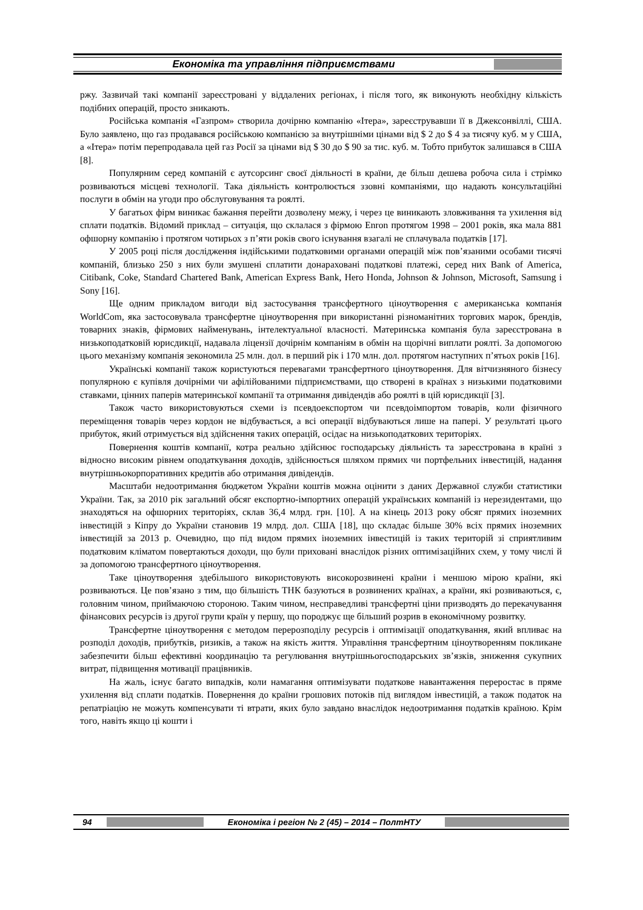Економіка та управління підприємствами
ржу. Зазвичай такі компанії зареєстровані у віддалених регіонах, і після того, як виконують необхідну кількість подібних операцій, просто зникають.
Російська компанія «Газпром» створила дочірню компанію «Ітера», зареєструвавши її в Джексонвіллі, США. Було заявлено, що газ продавався російською компанією за внутрішніми цінами від $ 2 до $ 4 за тисячу куб. м у США, а «Ітера» потім перепродавала цей газ Росії за цінами від $ 30 до $ 90 за тис. куб. м. Тобто прибуток залишався в США [8].
Популярним серед компаній є аутсорсинг своєї діяльності в країни, де більш дешева робоча сила і стрімко розвиваються місцеві технології. Така діяльність контролюється ззовні компаніями, що надають консультаційні послуги в обмін на угоди про обслуговування та роялті.
У багатьох фірм виникає бажання перейти дозволену межу, і через це виникають зловживання та ухилення від сплати податків. Відомий приклад – ситуація, що склалася з фірмою Enron протягом 1998 – 2001 років, яка мала 881 офшорну компанію і протягом чотирьох з п’яти років свого існування взагалі не сплачувала податків [17].
У 2005 році після дослідження індійськими податковими органами операцій між пов’язаними особами тисячі компаній, близько 250 з них були змушені сплатити донараховані податкові платежі, серед них Bank of America, Citibank, Coke, Standard Chartered Bank, American Express Bank, Hero Honda, Johnson & Johnson, Microsoft, Samsung і Sony [16].
Ще одним прикладом вигоди від застосування трансфертного ціноутворення є американська компанія WorldCom, яка застосовувала трансфертне ціноутворення при використанні різноманітних торгових марок, брендів, товарних знаків, фірмових найменувань, інтелектуальної власності. Материнська компанія була зареєстрована в низькоподатковій юрисдикції, надавала ліцензії дочірнім компаніям в обмін на щорічні виплати роялті. За допомогою цього механізму компанія зекономила 25 млн. дол. в перший рік і 170 млн. дол. протягом наступних п’ятьох років [16].
Українські компанії також користуються перевагами трансфертного ціноутворення. Для вітчизняного бізнесу популярною є купівля дочірніми чи афілійованими підприємствами, що створені в країнах з низькими податковими ставками, цінних паперів материнської компанії та отримання дивідендів або роялті в цій юрисдикції [3].
Також часто використовуються схеми із псевдоекспортом чи псевдоімпортом товарів, коли фізичного переміщення товарів через кордон не відбувається, а всі операції відбуваються лише на папері. У результаті цього прибуток, який отримується від здійснення таких операцій, осідає на низькоподаткових територіях.
Повернення коштів компанії, котра реально здійснює господарську діяльність та зареєстрована в країні з відносно високим рівнем оподаткування доходів, здійснюється шляхом прямих чи портфельних інвестицій, надання внутрішньокорпоративних кредитів або отримання дивідендів.
Масштаби недоотримання бюджетом України коштів можна оцінити з даних Державної служби статистики України. Так, за 2010 рік загальний обсяг експортно-імпортних операцій українських компаній із нерезидентами, що знаходяться на офшорних територіях, склав 36,4 млрд. грн. [10]. А на кінець 2013 року обсяг прямих іноземних інвестицій з Кіпру до України становив 19 млрд. дол. США [18], що складає більше 30% всіх прямих іноземних інвестицій за 2013 р. Очевидно, що під видом прямих іноземних інвестицій із таких територій зі сприятливим податковим кліматом повертаються доходи, що були приховані внаслідок різних оптимізаційних схем, у тому числі й за допомогою трансфертного ціноутворення.
Таке ціноутворення здебільшого використовують високорозвинені країни і меншою мірою країни, які розвиваються. Це пов’язано з тим, що більшість ТНК базуються в розвинених країнах, а країни, які розвиваються, є, головним чином, приймаючою стороною. Таким чином, несправедливі трансфертні ціни призводять до перекачування фінансових ресурсів із другої групи країн у першу, що породжує ще більший розрив в економічному розвитку.
Трансфертне ціноутворення є методом перерозподілу ресурсів і оптимізації оподаткування, який впливає на розподіл доходів, прибутків, ризиків, а також на якість життя. Управління трансфертним ціноутворенням покликане забезпечити більш ефективні координацію та регулювання внутрішньогосподарських зв’язків, зниження сукупних витрат, підвищення мотивації працівників.
На жаль, існує багато випадків, коли намагання оптимізувати податкове навантаження переростає в пряме ухилення від сплати податків. Повернення до країни грошових потоків під виглядом інвестицій, а також податок на репатріацію не можуть компенсувати ті втрати, яких було завдано внаслідок недоотримання податків країною. Крім того, навіть якщо ці кошти і
94 Економіка і регіон № 2 (45) – 2014 – ПолтНТУ